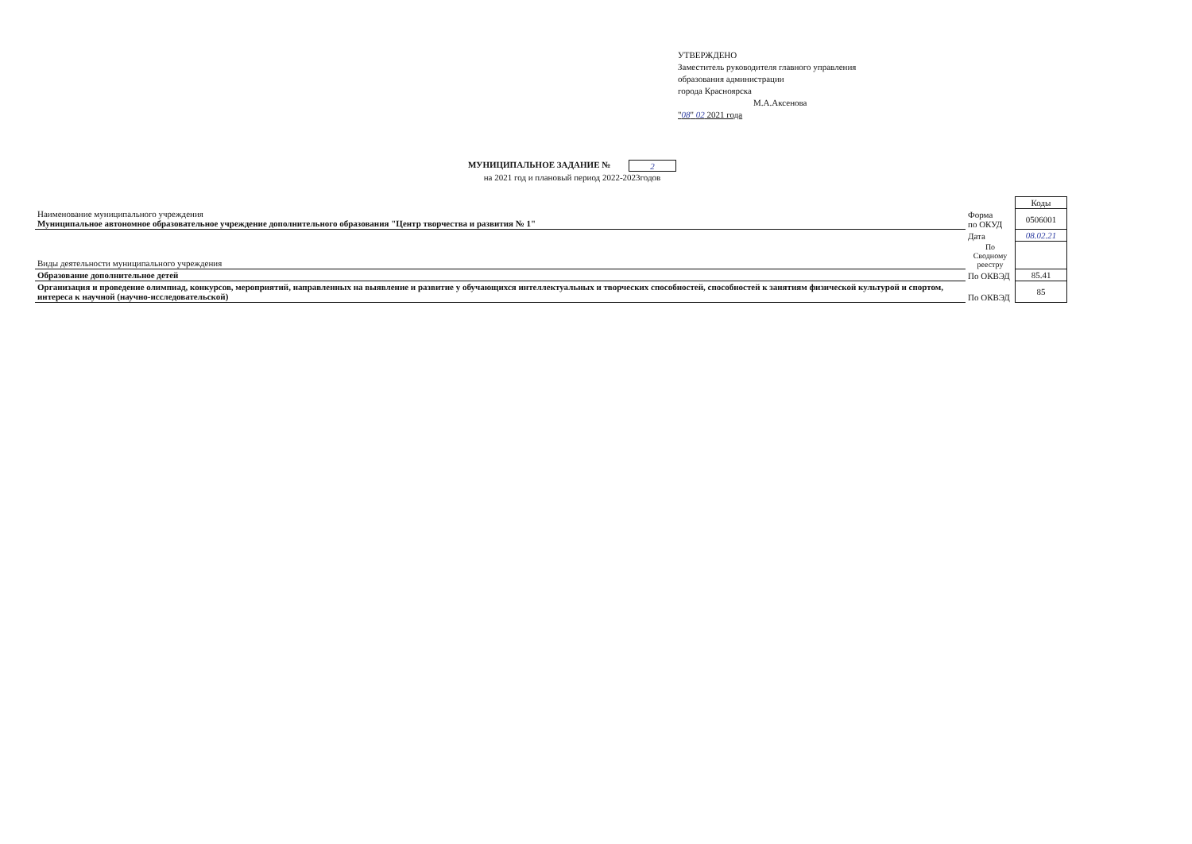УТВЕРЖДЕНО
Заместитель руководителя главного управления
образования администрации
города Красноярска
М.А.Аксенова
"08" 02 2021 года
МУНИЦИПАЛЬНОЕ ЗАДАНИЕ № 2
на 2021 год и плановый период 2022-2023годов
| | | Коды |
| Наименование муниципального учреждения Муниципальное автономное образовательное учреждение дополнительного образования "Центр творчества и развития № 1" | Форма по ОКУД | 0506001 |
| | Дата | 08.02.21 |
| Виды деятельности муниципального учреждения | По Сводному реестру | |
| Образование дополнительное детей | По ОКВЭД | 85.41 |
| Организация и проведение олимпиад, конкурсов, мероприятий, направленных на выявление и развитие у обучающихся интеллектуальных и творческих способностей, способностей к занятиям физической культурой и спортом, интереса к научной (научно-исследовательской) | По ОКВЭД | 85 |